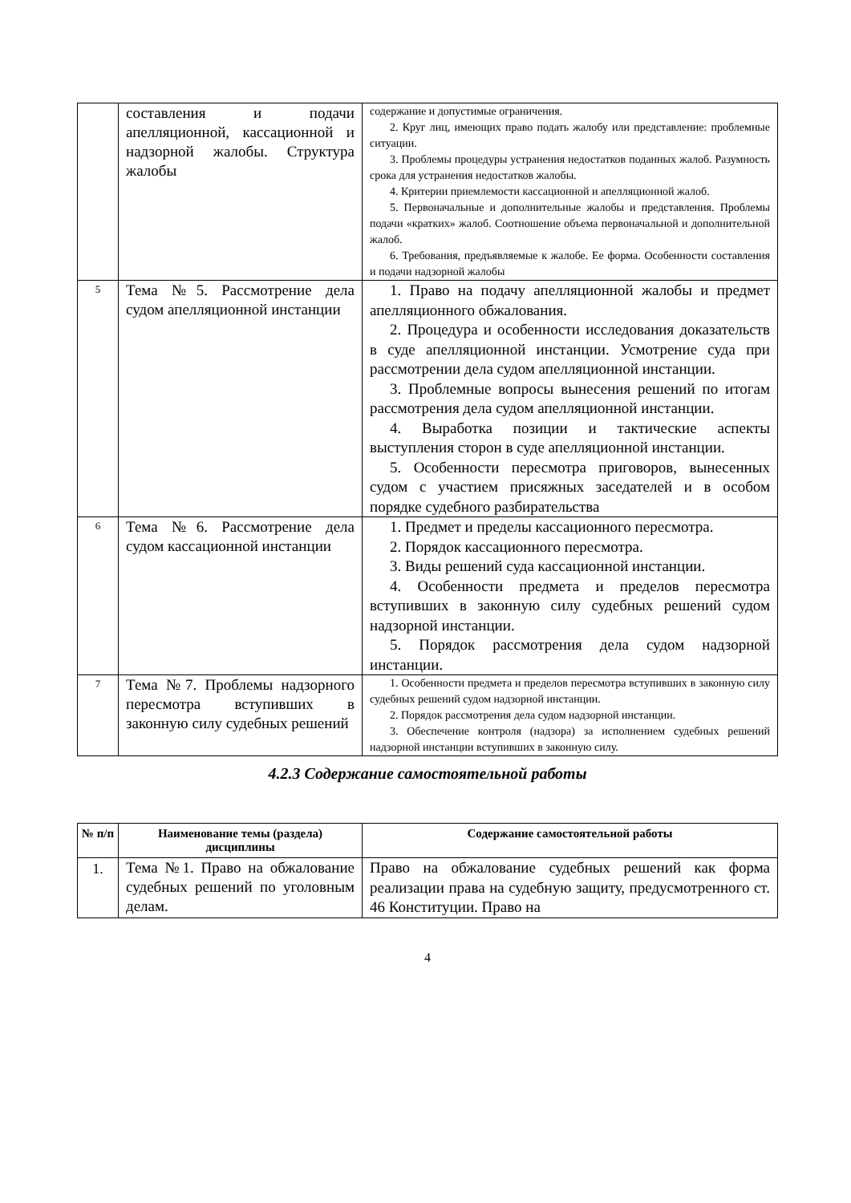| | составления и подачи апелляционной, кассационной и надзорной жалобы. Структура жалобы | содержание и допустимые ограничения. 2. Круг лиц, имеющих право подать жалобу или представление: проблемные ситуации. 3. Проблемы процедуры устранения недостатков поданных жалоб. Разумность срока для устранения недостатков жалобы. 4. Критерии приемлемости кассационной и апелляционной жалоб. 5. Первоначальные и дополнительные жалобы и представления. Проблемы подачи «кратких» жалоб. Соотношение объема первоначальной и дополнительной жалоб. 6. Требования, предъявляемые к жалобе. Ее форма. Особенности составления и подачи надзорной жалобы |
| 5 | Тема №5. Рассмотрение дела судом апелляционной инстанции | 1. Право на подачу апелляционной жалобы и предмет апелляционного обжалования. 2. Процедура и особенности исследования доказательств в суде апелляционной инстанции. Усмотрение суда при рассмотрении дела судом апелляционной инстанции. 3. Проблемные вопросы вынесения решений по итогам рассмотрения дела судом апелляционной инстанции. 4. Выработка позиции и тактические аспекты выступления сторон в суде апелляционной инстанции. 5. Особенности пересмотра приговоров, вынесенных судом с участием присяжных заседателей и в особом порядке судебного разбирательства |
| 6 | Тема №6. Рассмотрение дела судом кассационной инстанции | 1. Предмет и пределы кассационного пересмотра. 2. Порядок кассационного пересмотра. 3. Виды решений суда кассационной инстанции. 4. Особенности предмета и пределов пересмотра вступивших в законную силу судебных решений судом надзорной инстанции. 5. Порядок рассмотрения дела судом надзорной инстанции. |
| 7 | Тема №7. Проблемы надзорного пересмотра вступивших в законную силу судебных решений | 1. Особенности предмета и пределов пересмотра вступивших в законную силу судебных решений судом надзорной инстанции. 2. Порядок рассмотрения дела судом надзорной инстанции. 3. Обеспечение контроля (надзора) за исполнением судебных решений надзорной инстанции вступивших в законную силу. |
4.2.3 Содержание самостоятельной работы
| № п/п | Наименование темы (раздела) дисциплины | Содержание самостоятельной работы |
| --- | --- | --- |
| 1. | Тема №1. Право на обжалование судебных решений по уголовным делам. | Право на обжалование судебных решений как форма реализации права на судебную защиту, предусмотренного ст. 46 Конституции. Право на |
4